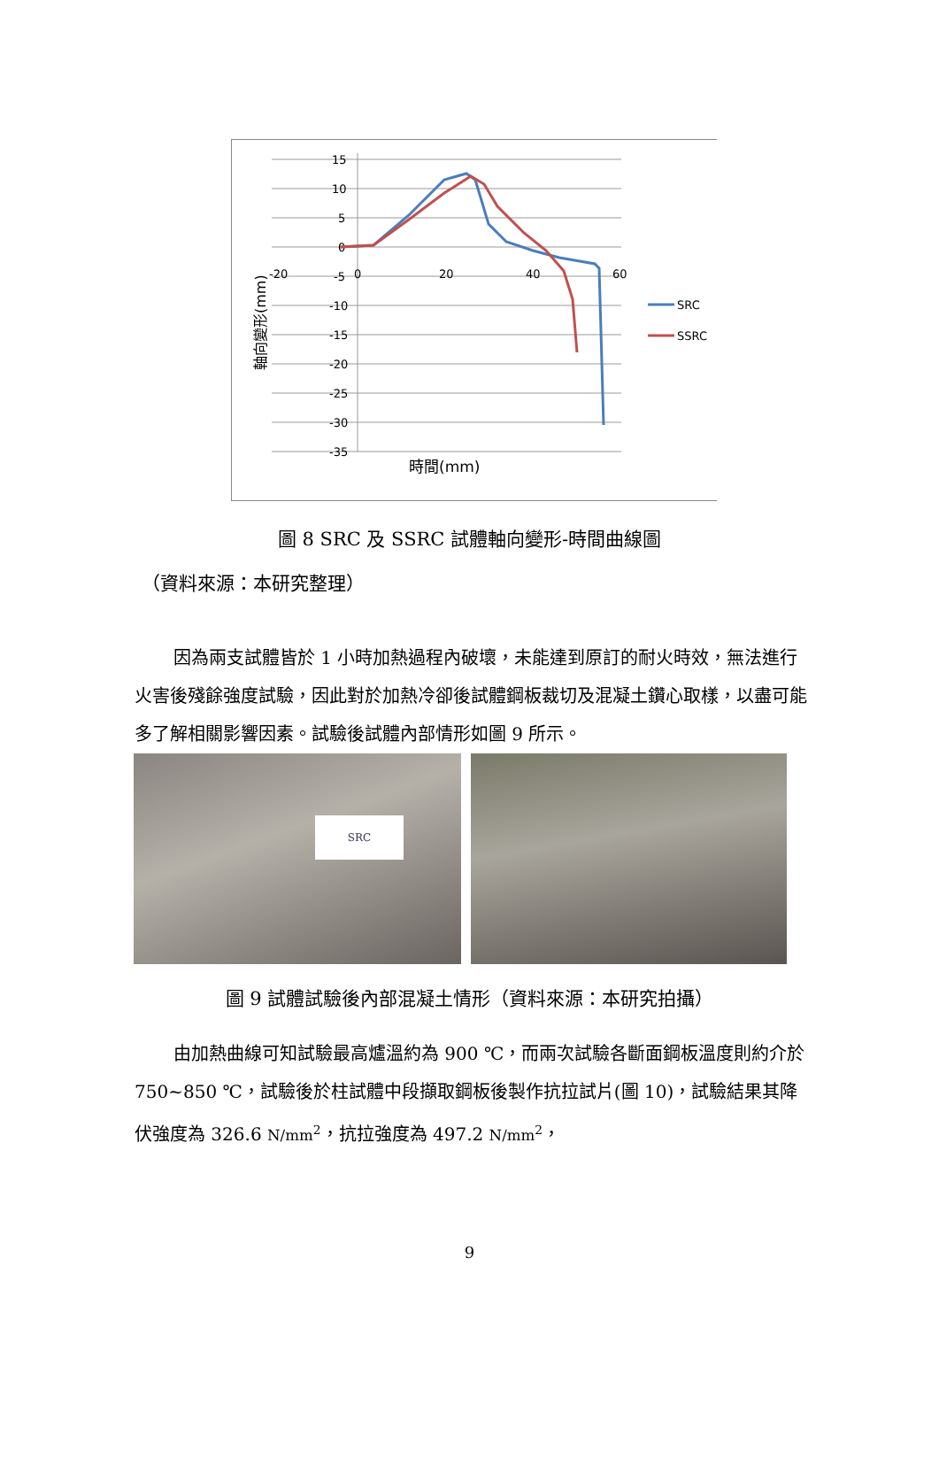15
10
5
0
-5
-10
-15
-20
-25
-30
-35
-20
0
20
40
60
時間(mm)
軸向變形(mm)
SRC
SSRC
圖 8 SRC 及 SSRC 試體軸向變形-時間曲線圖
（資料來源：本研究整理）
因為兩支試體皆於 1 小時加熱過程內破壞，未能達到原訂的耐火時效，無法進行火害後殘餘強度試驗，因此對於加熱冷卻後試體鋼板裁切及混凝土鑽心取樣，以盡可能多了解相關影響因素。試驗後試體內部情形如圖 9 所示。
SRC
圖 9 試體試驗後內部混凝土情形（資料來源：本研究拍攝）
由加熱曲線可知試驗最高爐溫約為 900 ℃，而兩次試驗各斷面鋼板溫度則約介於 750~850 ℃，試驗後於柱試體中段擷取鋼板後製作抗拉試片(圖 10)，試驗結果其降伏強度為 326.6 N/mm<sup>2</sup>，抗拉強度為 497.2 N/mm<sup>2</sup>，
9